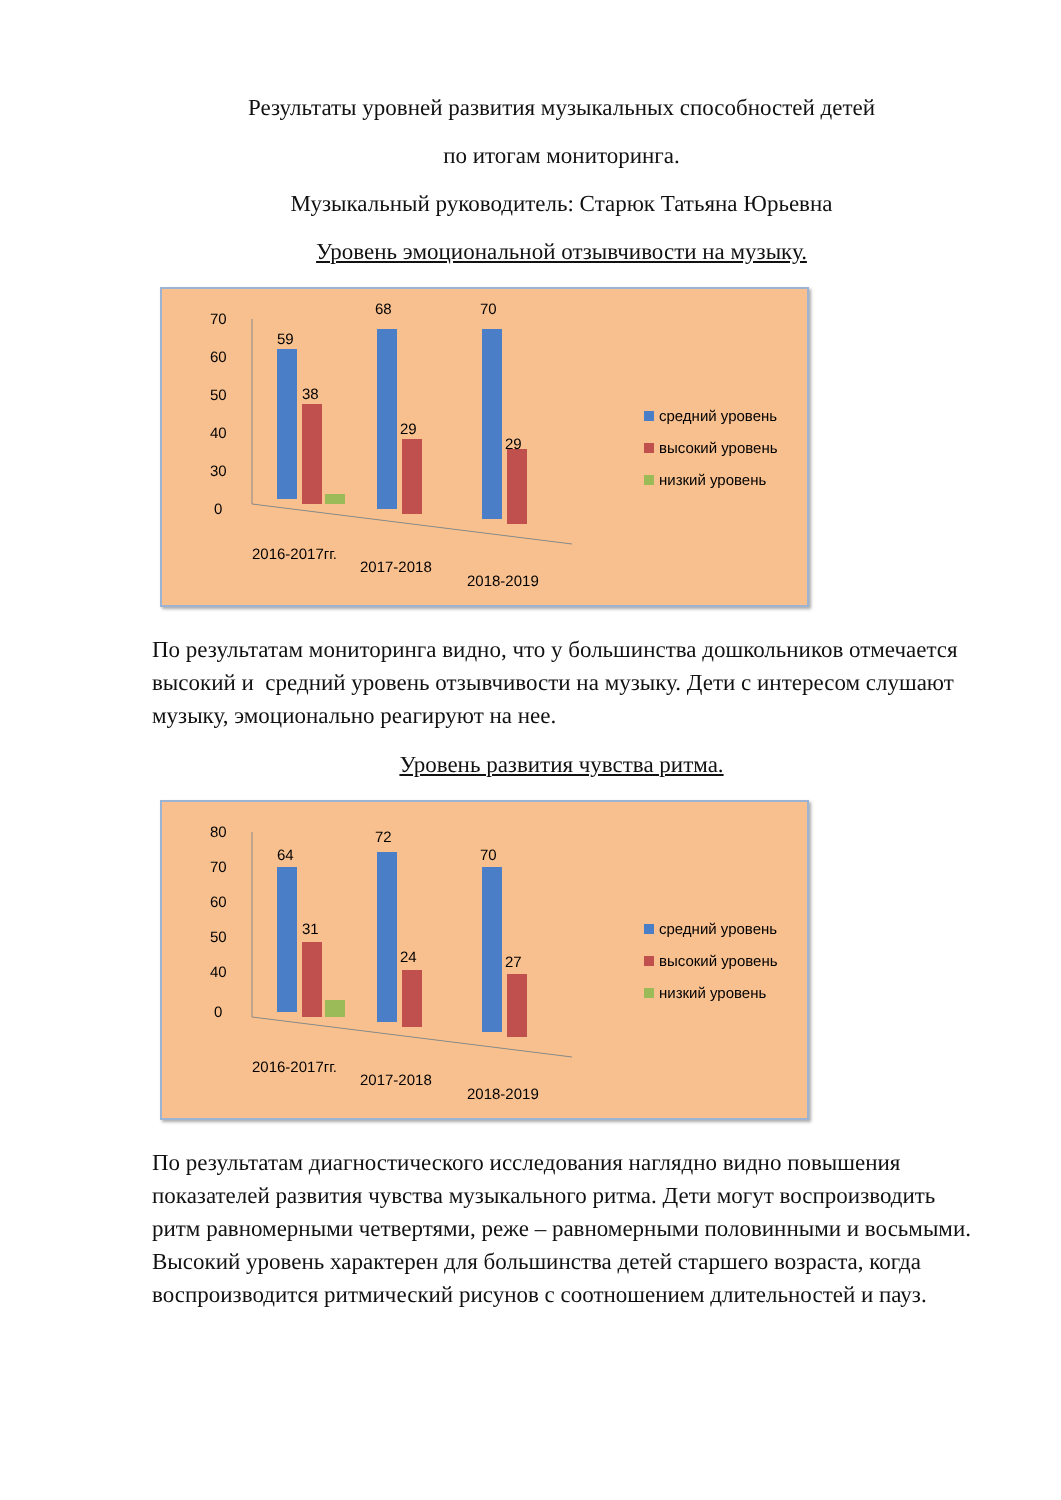Результаты уровней развития музыкальных способностей детей
по итогам мониторинга.
Музыкальный руководитель: Старюк Татьяна Юрьевна
Уровень эмоциональной отзывчивости на музыку.
70
60
50
40
30
0
59
38
68
29
70
29
2016-2017гг.
2017-2018
2018-2019
средний уровень
высокий уровень
низкий уровень
По результатам мониторинга видно, что у большинства дошкольников отмечается высокий и средний уровень отзывчивости на музыку. Дети с интересом слушают музыку, эмоционально реагируют на нее.
Уровень развития чувства ритма.
80
70
60
50
40
0
64
31
72
24
70
27
2016-2017гг.
2017-2018
2018-2019
средний уровень
высокий уровень
низкий уровень
По результатам диагностического исследования наглядно видно повышения показателей развития чувства музыкального ритма. Дети могут воспроизводить ритм равномерными четвертями, реже – равномерными половинными и восьмыми. Высокий уровень характерен для большинства детей старшего возраста, когда воспроизводится ритмический рисунов с соотношением длительностей и пауз.